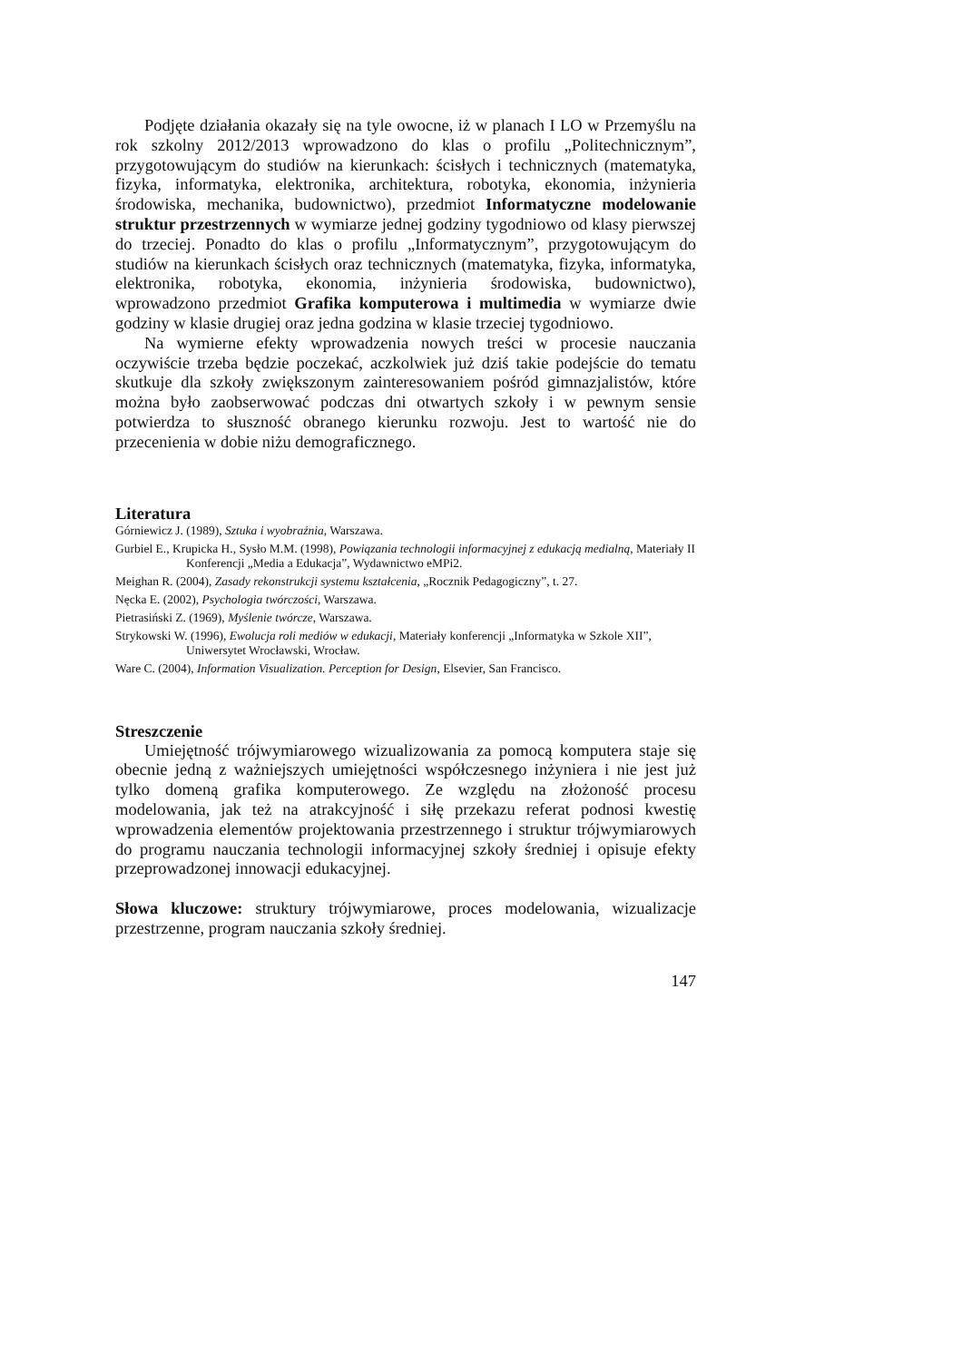Podjęte działania okazały się na tyle owocne, iż w planach I LO w Przemyślu na rok szkolny 2012/2013 wprowadzono do klas o profilu „Politechnicznym”, przygotowującym do studiów na kierunkach: ścisłych i technicznych (matematyka, fizyka, informatyka, elektronika, architektura, robotyka, ekonomia, inżynieria środowiska, mechanika, budownictwo), przedmiot Informatyczne modelowanie struktur przestrzennych w wymiarze jednej godziny tygodniowo od klasy pierwszej do trzeciej. Ponadto do klas o profilu „Informatycznym”, przygotowującym do studiów na kierunkach ścisłych oraz technicznych (matematyka, fizyka, informatyka, elektronika, robotyka, ekonomia, inżynieria środowiska, budownictwo), wprowadzono przedmiot Grafika komputerowa i multimedia w wymiarze dwie godziny w klasie drugiej oraz jedna godzina w klasie trzeciej tygodniowo.
Na wymierne efekty wprowadzenia nowych treści w procesie nauczania oczywiście trzeba będzie poczekać, aczkolwiek już dziś takie podejście do tematu skutkuje dla szkoły zwiększonym zainteresowaniem pośród gimnazjalistów, które można było zaobserwować podczas dni otwartych szkoły i w pewnym sensie potwierdza to słuszność obranego kierunku rozwoju. Jest to wartość nie do przecenienia w dobie niżu demograficznego.
Literatura
Górniewicz J. (1989), Sztuka i wyobraźnia, Warszawa.
Gurbiel E., Krupicka H., Sysło M.M. (1998), Powiązania technologii informacyjnej z edukacją medialną, Materiały II Konferencji „Media a Edukacja”, Wydawnictwo eMPi2.
Meighan R. (2004), Zasady rekonstrukcji systemu kształcenia, „Rocznik Pedagogiczny”, t. 27.
Nęcka E. (2002), Psychologia twórczości, Warszawa.
Pietrasiński Z. (1969), Myślenie twórcze, Warszawa.
Strykowski W. (1996), Ewolucja roli mediów w edukacji, Materiały konferencji „Informatyka w Szkole XII”, Uniwersytet Wrocławski, Wrocław.
Ware C. (2004), Information Visualization. Perception for Design, Elsevier, San Francisco.
Streszczenie
Umiejętność trójwymiarowego wizualizowania za pomocą komputera staje się obecnie jedną z ważniejszych umiejętności współczesnego inżyniera i nie jest już tylko domeną grafika komputerowego. Ze względu na złożoność procesu modelowania, jak też na atrakcyjność i siłę przekazu referat podnosi kwestię wprowadzenia elementów projektowania przestrzennego i struktur trójwymiarowych do programu nauczania technologii informacyjnej szkoły średniej i opisuje efekty przeprowadzonej innowacji edukacyjnej.
Słowa kluczowe: struktury trójwymiarowe, proces modelowania, wizualizacje przestrzenne, program nauczania szkoły średniej.
147